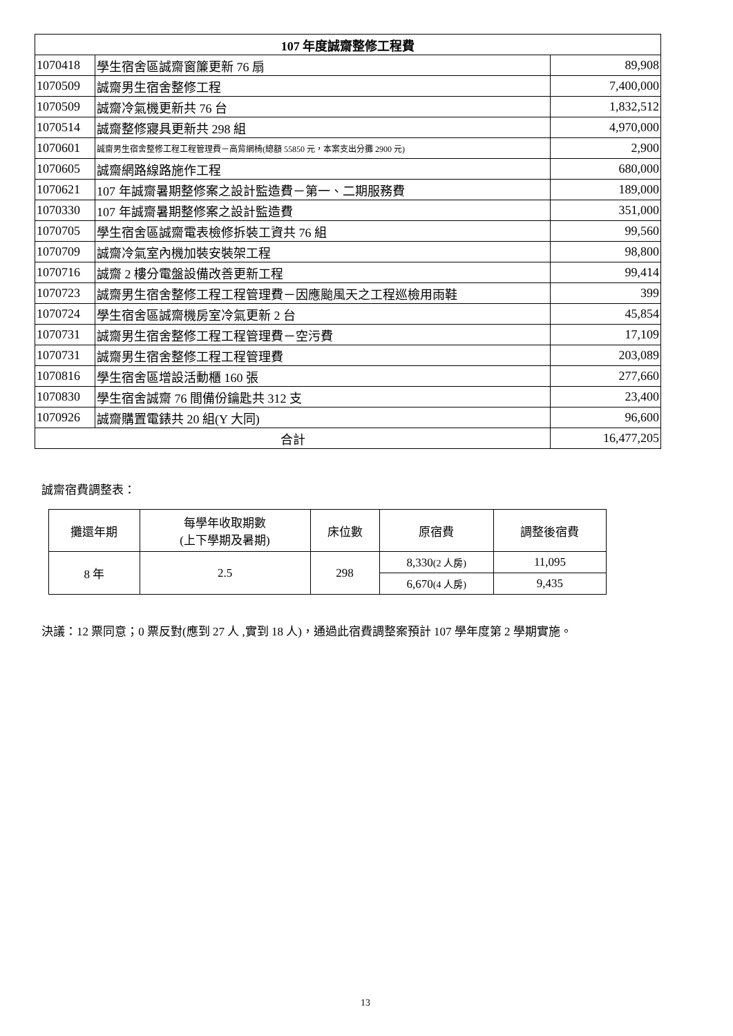| 107 年度誠齋整修工程費 | | |
| --- | --- | --- |
| 1070418 | 學生宿舍區誠齋窗簾更新 76 扇 | 89,908 |
| 1070509 | 誠齋男生宿舍整修工程 | 7,400,000 |
| 1070509 | 誠齋冷氣機更新共 76 台 | 1,832,512 |
| 1070514 | 誠齋整修寢具更新共 298 組 | 4,970,000 |
| 1070601 | 誠齋男生宿舍整修工程工程管理費－高背網椅(總額 55850 元，本案支出分攤 2900 元) | 2,900 |
| 1070605 | 誠齋網路線路施作工程 | 680,000 |
| 1070621 | 107 年誠齋暑期整修案之設計監造費－第一、二期服務費 | 189,000 |
| 1070330 | 107 年誠齋暑期整修案之設計監造費 | 351,000 |
| 1070705 | 學生宿舍區誠齋電表檢修拆裝工資共 76 組 | 99,560 |
| 1070709 | 誠齋冷氣室內機加裝安裝架工程 | 98,800 |
| 1070716 | 誠齋 2 樓分電盤設備改善更新工程 | 99,414 |
| 1070723 | 誠齋男生宿舍整修工程工程管理費－因應颱風天之工程巡檢用雨鞋 | 399 |
| 1070724 | 學生宿舍區誠齋機房室冷氣更新 2 台 | 45,854 |
| 1070731 | 誠齋男生宿舍整修工程工程管理費－空污費 | 17,109 |
| 1070731 | 誠齋男生宿舍整修工程工程管理費 | 203,089 |
| 1070816 | 學生宿舍區增設活動櫃 160 張 | 277,660 |
| 1070830 | 學生宿舍誠齋 76 間備份鑰匙共 312 支 | 23,400 |
| 1070926 | 誠齋購置電錶共 20 組(Y 大同) | 96,600 |
| 合計 | | 16,477,205 |
誠齋宿費調整表：
| 攤還年期 | 每學年收取期數 (上下學期及暑期) | 床位數 | 原宿費 | 調整後宿費 |
| 8 年 | 2.5 | 298 | 8,330 (2 人房) | 11,095 |
| | | | 6,670 (4 人房) | 9,435 |
決議：12 票同意；0 票反對(應到 27 人 ,實到 18 人)，通過此宿費調整案預計 107 學年度第 2 學期實施。
13